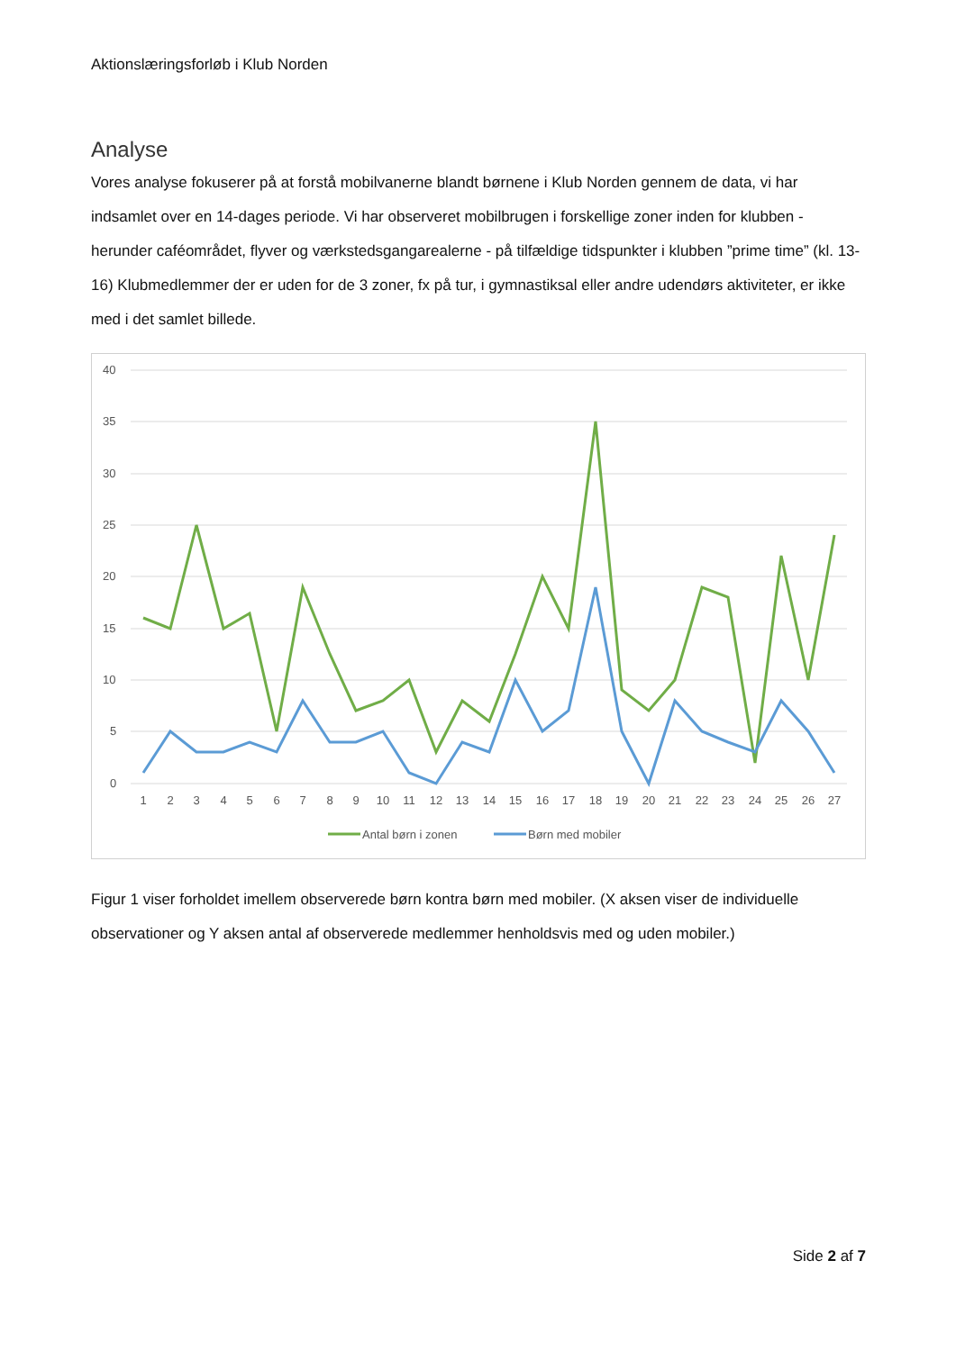Aktionslæringsforløb i Klub Norden
Analyse
Vores analyse fokuserer på at forstå mobilvanerne blandt børnene i Klub Norden gennem de data, vi har indsamlet over en 14-dages periode. Vi har observeret mobilbrugen i forskellige zoner inden for klubben - herunder caféområdet, flyver og værkstedsgangarealerne - på tilfældige tidspunkter i klubben ”prime time” (kl. 13-16) Klubmedlemmer der er uden for de 3 zoner, fx på tur, i gymnastiksal eller andre udendørs aktiviteter, er ikke med i det samlet billede.
40
35
30
25
20
15
10
5
0
1
2
3
4
5
6
7
8
9
10
11
12
13
14
15
16
17
18
19
20
21
22
23
24
25
26
27
Antal børn i zonen
Børn med mobiler
Figur 1 viser forholdet imellem observerede børn kontra børn med mobiler. (X aksen viser de individuelle observationer og Y aksen antal af observerede medlemmer henholdsvis med og uden mobiler.)
Side 2 af 7